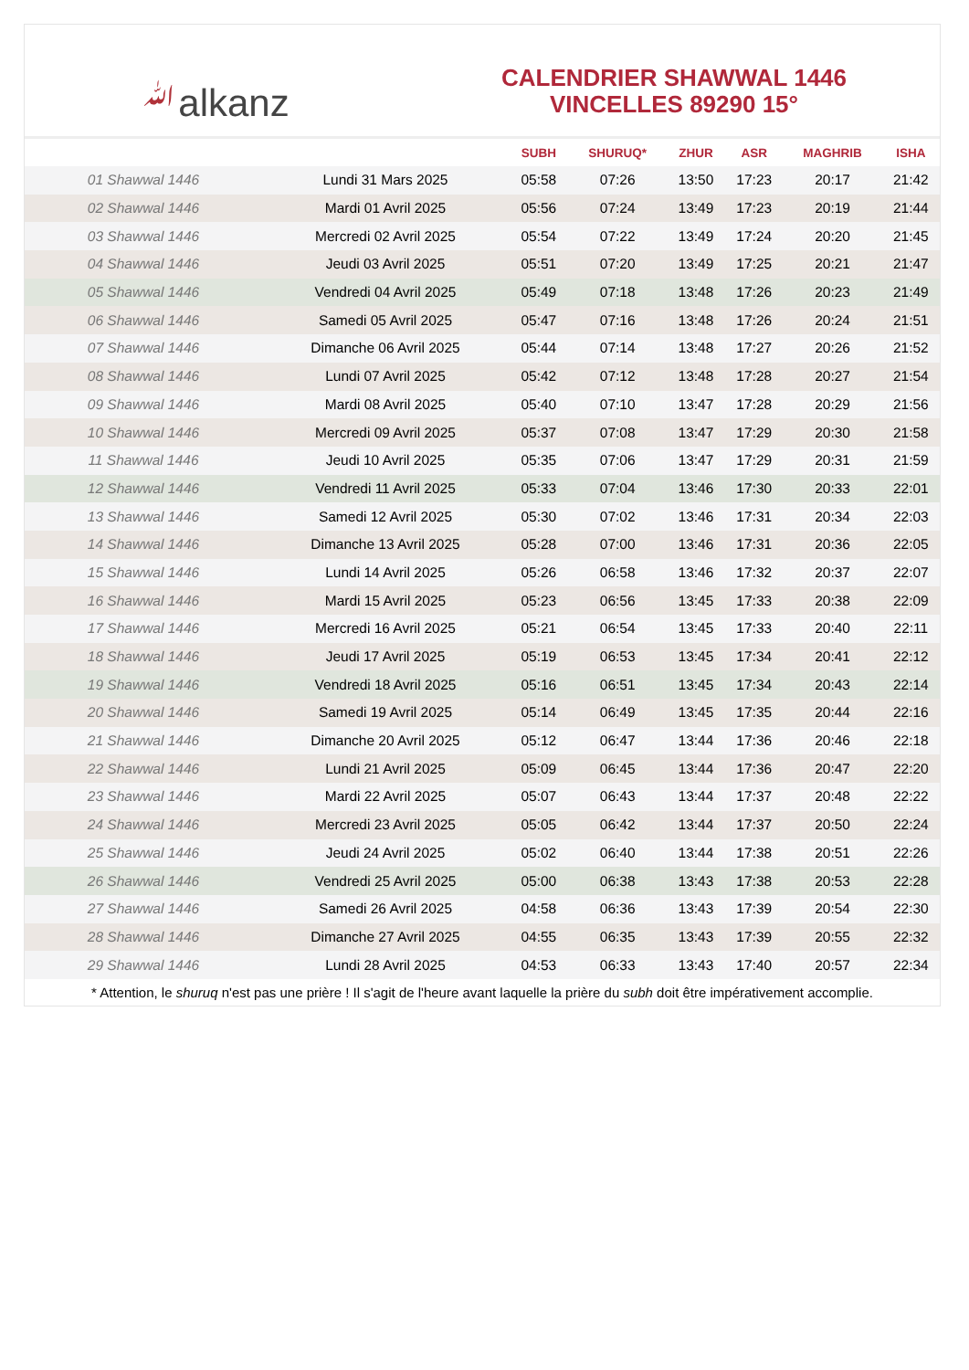ﷲalkanz
CALENDRIER SHAWWAL 1446
VINCELLES 89290 15°
| | | SUBH | SHURUQ* | ZHUR | ASR | MAGHRIB | ISHA |
| --- | --- | --- | --- | --- | --- | --- | --- |
| 01 Shawwal 1446 | Lundi 31 Mars 2025 | 05:58 | 07:26 | 13:50 | 17:23 | 20:17 | 21:42 |
| 02 Shawwal 1446 | Mardi 01 Avril 2025 | 05:56 | 07:24 | 13:49 | 17:23 | 20:19 | 21:44 |
| 03 Shawwal 1446 | Mercredi 02 Avril 2025 | 05:54 | 07:22 | 13:49 | 17:24 | 20:20 | 21:45 |
| 04 Shawwal 1446 | Jeudi 03 Avril 2025 | 05:51 | 07:20 | 13:49 | 17:25 | 20:21 | 21:47 |
| 05 Shawwal 1446 | Vendredi 04 Avril 2025 | 05:49 | 07:18 | 13:48 | 17:26 | 20:23 | 21:49 |
| 06 Shawwal 1446 | Samedi 05 Avril 2025 | 05:47 | 07:16 | 13:48 | 17:26 | 20:24 | 21:51 |
| 07 Shawwal 1446 | Dimanche 06 Avril 2025 | 05:44 | 07:14 | 13:48 | 17:27 | 20:26 | 21:52 |
| 08 Shawwal 1446 | Lundi 07 Avril 2025 | 05:42 | 07:12 | 13:48 | 17:28 | 20:27 | 21:54 |
| 09 Shawwal 1446 | Mardi 08 Avril 2025 | 05:40 | 07:10 | 13:47 | 17:28 | 20:29 | 21:56 |
| 10 Shawwal 1446 | Mercredi 09 Avril 2025 | 05:37 | 07:08 | 13:47 | 17:29 | 20:30 | 21:58 |
| 11 Shawwal 1446 | Jeudi 10 Avril 2025 | 05:35 | 07:06 | 13:47 | 17:29 | 20:31 | 21:59 |
| 12 Shawwal 1446 | Vendredi 11 Avril 2025 | 05:33 | 07:04 | 13:46 | 17:30 | 20:33 | 22:01 |
| 13 Shawwal 1446 | Samedi 12 Avril 2025 | 05:30 | 07:02 | 13:46 | 17:31 | 20:34 | 22:03 |
| 14 Shawwal 1446 | Dimanche 13 Avril 2025 | 05:28 | 07:00 | 13:46 | 17:31 | 20:36 | 22:05 |
| 15 Shawwal 1446 | Lundi 14 Avril 2025 | 05:26 | 06:58 | 13:46 | 17:32 | 20:37 | 22:07 |
| 16 Shawwal 1446 | Mardi 15 Avril 2025 | 05:23 | 06:56 | 13:45 | 17:33 | 20:38 | 22:09 |
| 17 Shawwal 1446 | Mercredi 16 Avril 2025 | 05:21 | 06:54 | 13:45 | 17:33 | 20:40 | 22:11 |
| 18 Shawwal 1446 | Jeudi 17 Avril 2025 | 05:19 | 06:53 | 13:45 | 17:34 | 20:41 | 22:12 |
| 19 Shawwal 1446 | Vendredi 18 Avril 2025 | 05:16 | 06:51 | 13:45 | 17:34 | 20:43 | 22:14 |
| 20 Shawwal 1446 | Samedi 19 Avril 2025 | 05:14 | 06:49 | 13:45 | 17:35 | 20:44 | 22:16 |
| 21 Shawwal 1446 | Dimanche 20 Avril 2025 | 05:12 | 06:47 | 13:44 | 17:36 | 20:46 | 22:18 |
| 22 Shawwal 1446 | Lundi 21 Avril 2025 | 05:09 | 06:45 | 13:44 | 17:36 | 20:47 | 22:20 |
| 23 Shawwal 1446 | Mardi 22 Avril 2025 | 05:07 | 06:43 | 13:44 | 17:37 | 20:48 | 22:22 |
| 24 Shawwal 1446 | Mercredi 23 Avril 2025 | 05:05 | 06:42 | 13:44 | 17:37 | 20:50 | 22:24 |
| 25 Shawwal 1446 | Jeudi 24 Avril 2025 | 05:02 | 06:40 | 13:44 | 17:38 | 20:51 | 22:26 |
| 26 Shawwal 1446 | Vendredi 25 Avril 2025 | 05:00 | 06:38 | 13:43 | 17:38 | 20:53 | 22:28 |
| 27 Shawwal 1446 | Samedi 26 Avril 2025 | 04:58 | 06:36 | 13:43 | 17:39 | 20:54 | 22:30 |
| 28 Shawwal 1446 | Dimanche 27 Avril 2025 | 04:55 | 06:35 | 13:43 | 17:39 | 20:55 | 22:32 |
| 29 Shawwal 1446 | Lundi 28 Avril 2025 | 04:53 | 06:33 | 13:43 | 17:40 | 20:57 | 22:34 |
* Attention, le shuruq n'est pas une prière ! Il s'agit de l'heure avant laquelle la prière du subh doit être impérativement accomplie.